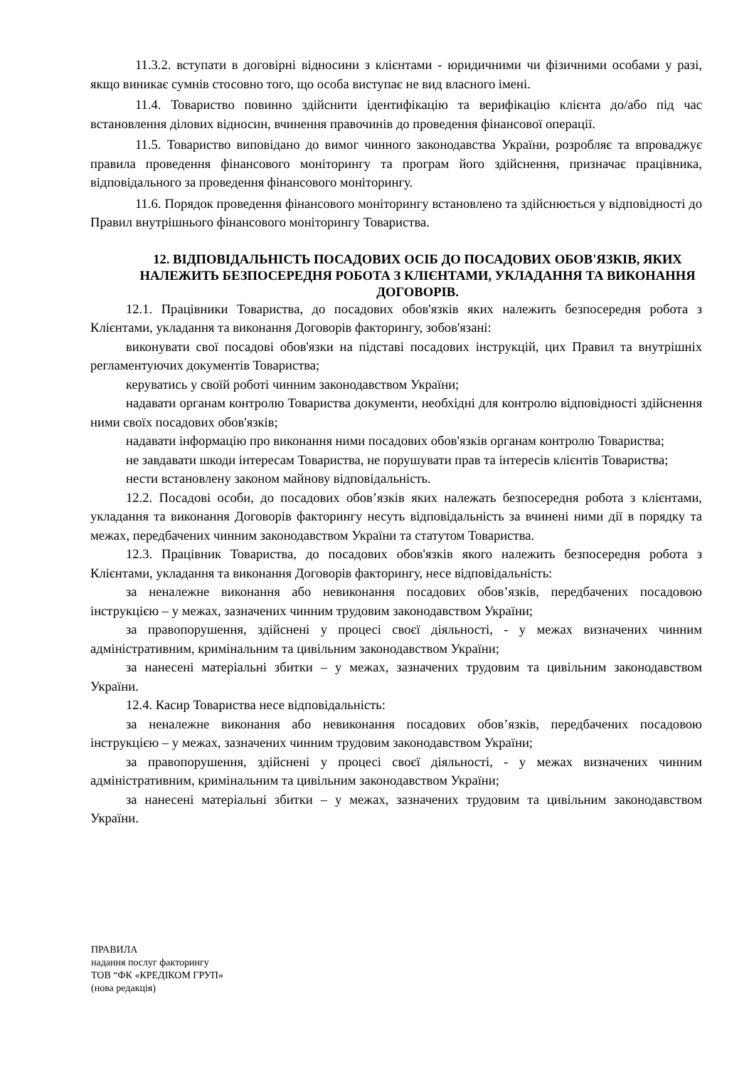11.3.2. вступати в договірні відносини з клієнтами - юридичними чи фізичними особами у разі, якщо виникає сумнів стосовно того, що особа виступає не вид власного імені.
11.4. Товариство повинно здійснити ідентифікацію та верифікацію клієнта до/або під час встановлення ділових відносин, вчинення правочинів до проведення фінансової операції.
11.5. Товариство виповідано до вимог чинного законодавства України, розробляє та впроваджує правила проведення фінансового моніторингу та програм його здійснення, призначає працівника, відповідального за проведення фінансового моніторингу.
11.6. Порядок проведення фінансового моніторингу встановлено та здійснюється у відповідності до Правил внутрішнього фінансового моніторингу Товариства.
12. ВІДПОВІДАЛЬНІСТЬ ПОСАДОВИХ ОСІБ ДО ПОСАДОВИХ ОБОВ'ЯЗКІВ, ЯКИХ НАЛЕЖИТЬ БЕЗПОСЕРЕДНЯ РОБОТА З КЛІЄНТАМИ, УКЛАДАННЯ ТА ВИКОНАННЯ ДОГОВОРІВ.
12.1. Працівники Товариства, до посадових обов'язків яких належить безпосередня робота з Клієнтами, укладання та виконання Договорів факторингу, зобов'язані:
виконувати свої посадові обов'язки на підставі посадових інструкцій, цих Правил та внутрішніх регламентуючих документів Товариства;
керуватись у своїй роботі чинним законодавством України;
надавати органам контролю Товариства документи, необхідні для контролю відповідності здійснення ними своїх посадових обов'язків;
надавати інформацію про виконання ними посадових обов'язків органам контролю Товариства;
не завдавати шкоди інтересам Товариства, не порушувати прав та інтересів клієнтів Товариства;
нести встановлену законом майнову відповідальність.
12.2. Посадові особи, до посадових обов’язків яких належать безпосередня робота з клієнтами, укладання та виконання Договорів факторингу несуть відповідальність за вчинені ними дії в порядку та межах, передбачених чинним законодавством України та статутом Товариства.
12.3. Працівник Товариства, до посадових обов'язків якого належить безпосередня робота з Клієнтами, укладання та виконання Договорів факторингу, несе відповідальність:
за неналежне виконання або невиконання посадових обов’язків, передбачених посадовою інструкцією – у межах, зазначених чинним трудовим законодавством України;
за правопорушення, здійснені у процесі своєї діяльності, - у межах визначених чинним адміністративним, кримінальним та цивільним законодавством України;
за нанесені матеріальні збитки – у межах, зазначених трудовим та цивільним законодавством України.
12.4. Касир Товариства несе відповідальність:
за неналежне виконання або невиконання посадових обов’язків, передбачених посадовою інструкцією – у межах, зазначених чинним трудовим законодавством України;
за правопорушення, здійснені у процесі своєї діяльності, - у межах визначених чинним адміністративним, кримінальним та цивільним законодавством України;
за нанесені матеріальні збитки – у межах, зазначених трудовим та цивільним законодавством України.
ПРАВИЛА
надання послуг факторингу
ТОВ “ФК «КРЕДІКОМ ГРУП»
(нова редакція)